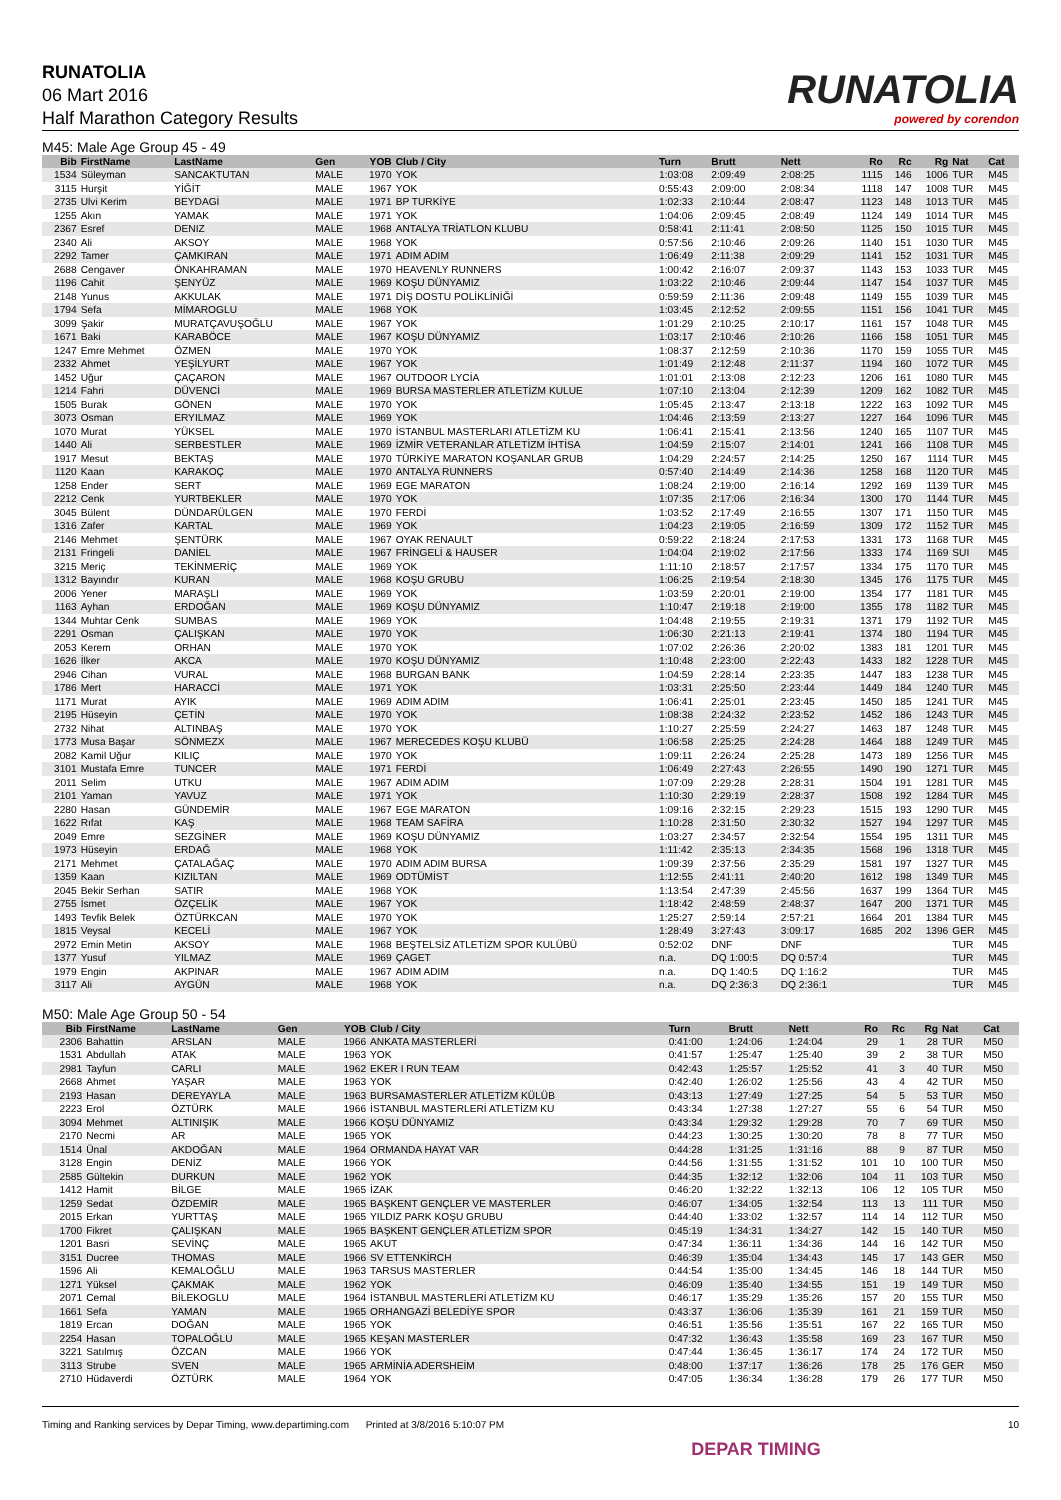RUNATOLIA
06 Mart 2016
Half Marathon Category Results
RUNATOLIA
powered by corendon
M45: Male Age Group 45 - 49
| Bib | FirstName | LastName | Gen | YOB | Club / City | Turn | Brutt | Nett | Ro | Rc | Rg | Nat | Cat |
| --- | --- | --- | --- | --- | --- | --- | --- | --- | --- | --- | --- | --- | --- |
| 1534 | Süleyman | SANCAKTUTAN | MALE | 1970 | YOK | 1:03:08 | 2:09:49 | 2:08:25 | 1115 | 146 | 1006 | TUR | M45 |
| 3115 | Hurşit | YİĞİT | MALE | 1967 | YOK | 0:55:43 | 2:09:00 | 2:08:34 | 1118 | 147 | 1008 | TUR | M45 |
| 2735 | Ulvi Kerim | BEYDAGİ | MALE | 1971 | BP TURKİYE | 1:02:33 | 2:10:44 | 2:08:47 | 1123 | 148 | 1013 | TUR | M45 |
| 1255 | Akın | YAMAK | MALE | 1971 | YOK | 1:04:06 | 2:09:45 | 2:08:49 | 1124 | 149 | 1014 | TUR | M45 |
| 2367 | Esref | DENIZ | MALE | 1968 | ANTALYA TRİATLON KLUBU | 0:58:41 | 2:11:41 | 2:08:50 | 1125 | 150 | 1015 | TUR | M45 |
| 2340 | Ali | AKSOY | MALE | 1968 | YOK | 0:57:56 | 2:10:46 | 2:09:26 | 1140 | 151 | 1030 | TUR | M45 |
| 2292 | Tamer | ÇAMKIRAN | MALE | 1971 | ADIM ADIM | 1:06:49 | 2:11:38 | 2:09:29 | 1141 | 152 | 1031 | TUR | M45 |
| 2688 | Cengaver | ÖNKAHRAMAN | MALE | 1970 | HEAVENLY RUNNERS | 1:00:42 | 2:16:07 | 2:09:37 | 1143 | 153 | 1033 | TUR | M45 |
| 1196 | Cahit | ŞENYÜZ | MALE | 1969 | KOŞU DÜNYAMIZ | 1:03:22 | 2:10:46 | 2:09:44 | 1147 | 154 | 1037 | TUR | M45 |
| 2148 | Yunus | AKKULAK | MALE | 1971 | DİŞ DOSTU POLİKLİNİĞİ | 0:59:59 | 2:11:36 | 2:09:48 | 1149 | 155 | 1039 | TUR | M45 |
| 1794 | Sefa | MİMAROGLU | MALE | 1968 | YOK | 1:03:45 | 2:12:52 | 2:09:55 | 1151 | 156 | 1041 | TUR | M45 |
| 3099 | Şakir | MURATÇAVUŞOĞLU | MALE | 1967 | YOK | 1:01:29 | 2:10:25 | 2:10:17 | 1161 | 157 | 1048 | TUR | M45 |
| 1671 | Baki | KARABÖCE | MALE | 1967 | KOŞU DÜNYAMIZ | 1:03:17 | 2:10:46 | 2:10:26 | 1166 | 158 | 1051 | TUR | M45 |
| 1247 | Emre Mehmet | ÖZMEN | MALE | 1970 | YOK | 1:08:37 | 2:12:59 | 2:10:36 | 1170 | 159 | 1055 | TUR | M45 |
| 2332 | Ahmet | YEŞİLYURT | MALE | 1967 | YOK | 1:01:49 | 2:12:48 | 2:11:37 | 1194 | 160 | 1072 | TUR | M45 |
| 1452 | Uğur | ÇAÇARON | MALE | 1967 | OUTDOOR LYCİA | 1:01:01 | 2:13:08 | 2:12:23 | 1206 | 161 | 1080 | TUR | M45 |
| 1214 | Fahri | DÜVENCİ | MALE | 1969 | BURSA MASTERLER ATLETİZM KULUE | 1:07:10 | 2:13:04 | 2:12:39 | 1209 | 162 | 1082 | TUR | M45 |
| 1505 | Burak | GÖNEN | MALE | 1970 | YOK | 1:05:45 | 2:13:47 | 2:13:18 | 1222 | 163 | 1092 | TUR | M45 |
| 3073 | Osman | ERYILMAZ | MALE | 1969 | YOK | 1:04:46 | 2:13:59 | 2:13:27 | 1227 | 164 | 1096 | TUR | M45 |
| 1070 | Murat | YÜKSEL | MALE | 1970 | İSTANBUL MASTERLARI ATLETİZM KU | 1:06:41 | 2:15:41 | 2:13:56 | 1240 | 165 | 1107 | TUR | M45 |
| 1440 | Ali | SERBESTLER | MALE | 1969 | İZMİR VETERANLAR ATLETİZM İHTİSA | 1:04:59 | 2:15:07 | 2:14:01 | 1241 | 166 | 1108 | TUR | M45 |
| 1917 | Mesut | BEKTAŞ | MALE | 1970 | TÜRKİYE MARATON KOŞANLAR GRUB | 1:04:29 | 2:24:57 | 2:14:25 | 1250 | 167 | 1114 | TUR | M45 |
| 1120 | Kaan | KARAKOÇ | MALE | 1970 | ANTALYA RUNNERS | 0:57:40 | 2:14:49 | 2:14:36 | 1258 | 168 | 1120 | TUR | M45 |
| 1258 | Ender | SERT | MALE | 1969 | EGE MARATON | 1:08:24 | 2:19:00 | 2:16:14 | 1292 | 169 | 1139 | TUR | M45 |
| 2212 | Cenk | YURTBEKLER | MALE | 1970 | YOK | 1:07:35 | 2:17:06 | 2:16:34 | 1300 | 170 | 1144 | TUR | M45 |
| 3045 | Bülent | DÜNDARÜLGEN | MALE | 1970 | FERDİ | 1:03:52 | 2:17:49 | 2:16:55 | 1307 | 171 | 1150 | TUR | M45 |
| 1316 | Zafer | KARTAL | MALE | 1969 | YOK | 1:04:23 | 2:19:05 | 2:16:59 | 1309 | 172 | 1152 | TUR | M45 |
| 2146 | Mehmet | ŞENTÜRK | MALE | 1967 | OYAK RENAULT | 0:59:22 | 2:18:24 | 2:17:53 | 1331 | 173 | 1168 | TUR | M45 |
| 2131 | Fringeli | DANİEL | MALE | 1967 | FRİNGELİ & HAUSER | 1:04:04 | 2:19:02 | 2:17:56 | 1333 | 174 | 1169 | SUI | M45 |
| 3215 | Meriç | TEKİNMERİÇ | MALE | 1969 | YOK | 1:11:10 | 2:18:57 | 2:17:57 | 1334 | 175 | 1170 | TUR | M45 |
| 1312 | Bayındır | KURAN | MALE | 1968 | KOŞU GRUBU | 1:06:25 | 2:19:54 | 2:18:30 | 1345 | 176 | 1175 | TUR | M45 |
| 2006 | Yener | MARAŞLI | MALE | 1969 | YOK | 1:03:59 | 2:20:01 | 2:19:00 | 1354 | 177 | 1181 | TUR | M45 |
| 1163 | Ayhan | ERDOĞAN | MALE | 1969 | KOŞU DÜNYAMIZ | 1:10:47 | 2:19:18 | 2:19:00 | 1355 | 178 | 1182 | TUR | M45 |
| 1344 | Muhtar Cenk | SUMBAS | MALE | 1969 | YOK | 1:04:48 | 2:19:55 | 2:19:31 | 1371 | 179 | 1192 | TUR | M45 |
| 2291 | Osman | ÇALIŞKAN | MALE | 1970 | YOK | 1:06:30 | 2:21:13 | 2:19:41 | 1374 | 180 | 1194 | TUR | M45 |
| 2053 | Kerem | ORHAN | MALE | 1970 | YOK | 1:07:02 | 2:26:36 | 2:20:02 | 1383 | 181 | 1201 | TUR | M45 |
| 1626 | İlker | AKCA | MALE | 1970 | KOŞU DÜNYAMIZ | 1:10:48 | 2:23:00 | 2:22:43 | 1433 | 182 | 1228 | TUR | M45 |
| 2946 | Cihan | VURAL | MALE | 1968 | BURGAN BANK | 1:04:59 | 2:28:14 | 2:23:35 | 1447 | 183 | 1238 | TUR | M45 |
| 1786 | Mert | HARACCİ | MALE | 1971 | YOK | 1:03:31 | 2:25:50 | 2:23:44 | 1449 | 184 | 1240 | TUR | M45 |
| 1171 | Murat | AYIK | MALE | 1969 | ADIM ADIM | 1:06:41 | 2:25:01 | 2:23:45 | 1450 | 185 | 1241 | TUR | M45 |
| 2195 | Hüseyin | ÇETİN | MALE | 1970 | YOK | 1:08:38 | 2:24:32 | 2:23:52 | 1452 | 186 | 1243 | TUR | M45 |
| 2732 | Nihat | ALTINBAŞ | MALE | 1970 | YOK | 1:10:27 | 2:25:59 | 2:24:27 | 1463 | 187 | 1248 | TUR | M45 |
| 1773 | Musa Başar | SÖNMEZX | MALE | 1967 | MERECEDES KOŞU KLUBÜ | 1:06:58 | 2:25:25 | 2:24:28 | 1464 | 188 | 1249 | TUR | M45 |
| 2082 | Kamil Uğur | KILIÇ | MALE | 1970 | YOK | 1:09:11 | 2:26:24 | 2:25:28 | 1473 | 189 | 1256 | TUR | M45 |
| 3101 | Mustafa Emre | TUNCER | MALE | 1971 | FERDİ | 1:06:49 | 2:27:43 | 2:26:55 | 1490 | 190 | 1271 | TUR | M45 |
| 2011 | Selim | UTKU | MALE | 1967 | ADIM ADIM | 1:07:09 | 2:29:28 | 2:28:31 | 1504 | 191 | 1281 | TUR | M45 |
| 2101 | Yaman | YAVUZ | MALE | 1971 | YOK | 1:10:30 | 2:29:19 | 2:28:37 | 1508 | 192 | 1284 | TUR | M45 |
| 2280 | Hasan | GÜNDEMİR | MALE | 1967 | EGE MARATON | 1:09:16 | 2:32:15 | 2:29:23 | 1515 | 193 | 1290 | TUR | M45 |
| 1622 | Rıfat | KAŞ | MALE | 1968 | TEAM SAFİRA | 1:10:28 | 2:31:50 | 2:30:32 | 1527 | 194 | 1297 | TUR | M45 |
| 2049 | Emre | SEZGİNER | MALE | 1969 | KOŞU DÜNYAMIZ | 1:03:27 | 2:34:57 | 2:32:54 | 1554 | 195 | 1311 | TUR | M45 |
| 1973 | Hüseyin | ERDAĞ | MALE | 1968 | YOK | 1:11:42 | 2:35:13 | 2:34:35 | 1568 | 196 | 1318 | TUR | M45 |
| 2171 | Mehmet | ÇATALAĞAÇ | MALE | 1970 | ADIM ADIM BURSA | 1:09:39 | 2:37:56 | 2:35:29 | 1581 | 197 | 1327 | TUR | M45 |
| 1359 | Kaan | KIZILTAN | MALE | 1969 | ODTÜMİST | 1:12:55 | 2:41:11 | 2:40:20 | 1612 | 198 | 1349 | TUR | M45 |
| 2045 | Bekir Serhan | SATIR | MALE | 1968 | YOK | 1:13:54 | 2:47:39 | 2:45:56 | 1637 | 199 | 1364 | TUR | M45 |
| 2755 | İsmet | ÖZÇELİK | MALE | 1967 | YOK | 1:18:42 | 2:48:59 | 2:48:37 | 1647 | 200 | 1371 | TUR | M45 |
| 1493 | Tevfik Belek | ÖZTÜRKCAN | MALE | 1970 | YOK | 1:25:27 | 2:59:14 | 2:57:21 | 1664 | 201 | 1384 | TUR | M45 |
| 1815 | Veysal | KECELİ | MALE | 1967 | YOK | 1:28:49 | 3:27:43 | 3:09:17 | 1685 | 202 | 1396 | GER | M45 |
| 2972 | Emin Metin | AKSOY | MALE | 1968 | BEŞTELSİZ ATLETİZM SPOR KULÜBÜ | 0:52:02 | DNF | DNF | | | | TUR | M45 |
| 1377 | Yusuf | YILMAZ | MALE | 1969 | ÇAGET | n.a. | DQ 1:00:5 | DQ 0:57:4 | | | | TUR | M45 |
| 1979 | Engin | AKPINAR | MALE | 1967 | ADIM ADIM | n.a. | DQ 1:40:5 | DQ 1:16:2 | | | | TUR | M45 |
| 3117 | Ali | AYGÜN | MALE | 1968 | YOK | n.a. | DQ 2:36:3 | DQ 2:36:1 | | | | TUR | M45 |
M50: Male Age Group 50 - 54
| Bib | FirstName | LastName | Gen | YOB | Club / City | Turn | Brutt | Nett | Ro | Rc | Rg | Nat | Cat |
| --- | --- | --- | --- | --- | --- | --- | --- | --- | --- | --- | --- | --- | --- |
| 2306 | Bahattin | ARSLAN | MALE | 1966 | ANKATA MASTERLERİ | 0:41:00 | 1:24:06 | 1:24:04 | 29 | 1 | 28 | TUR | M50 |
| 1531 | Abdullah | ATAK | MALE | 1963 | YOK | 0:41:57 | 1:25:47 | 1:25:40 | 39 | 2 | 38 | TUR | M50 |
| 2981 | Tayfun | CARLI | MALE | 1962 | EKER I RUN TEAM | 0:42:43 | 1:25:57 | 1:25:52 | 41 | 3 | 40 | TUR | M50 |
| 2668 | Ahmet | YAŞAR | MALE | 1963 | YOK | 0:42:40 | 1:26:02 | 1:25:56 | 43 | 4 | 42 | TUR | M50 |
| 2193 | Hasan | DEREYAYLA | MALE | 1963 | BURSAMASTERLER ATLETİZM KÜLÜB | 0:43:13 | 1:27:49 | 1:27:25 | 54 | 5 | 53 | TUR | M50 |
| 2223 | Erol | ÖZTÜRK | MALE | 1966 | İSTANBUL MASTERLERİ ATLETİZM KU | 0:43:34 | 1:27:38 | 1:27:27 | 55 | 6 | 54 | TUR | M50 |
| 3094 | Mehmet | ALTINIŞIK | MALE | 1966 | KOŞU DÜNYAMIZ | 0:43:34 | 1:29:32 | 1:29:28 | 70 | 7 | 69 | TUR | M50 |
| 2170 | Necmi | AR | MALE | 1965 | YOK | 0:44:23 | 1:30:25 | 1:30:20 | 78 | 8 | 77 | TUR | M50 |
| 1514 | Ünal | AKDOĞAN | MALE | 1964 | ORMANDA HAYAT VAR | 0:44:28 | 1:31:25 | 1:31:16 | 88 | 9 | 87 | TUR | M50 |
| 3128 | Engin | DENİZ | MALE | 1966 | YOK | 0:44:56 | 1:31:55 | 1:31:52 | 101 | 10 | 100 | TUR | M50 |
| 2585 | Gültekin | DURKUN | MALE | 1962 | YOK | 0:44:35 | 1:32:12 | 1:32:06 | 104 | 11 | 103 | TUR | M50 |
| 1412 | Hamit | BİLGE | MALE | 1965 | İZAK | 0:46:20 | 1:32:22 | 1:32:13 | 106 | 12 | 105 | TUR | M50 |
| 1259 | Sedat | ÖZDEMİR | MALE | 1965 | BAŞKENT GENÇLER VE MASTERLER | 0:46:07 | 1:34:05 | 1:32:54 | 113 | 13 | 111 | TUR | M50 |
| 2015 | Erkan | YURTTAŞ | MALE | 1965 | YILDIZ PARK KOŞU GRUBU | 0:44:40 | 1:33:02 | 1:32:57 | 114 | 14 | 112 | TUR | M50 |
| 1700 | Fikret | ÇALIŞKAN | MALE | 1965 | BAŞKENT GENÇLER ATLETİZM SPOR | 0:45:19 | 1:34:31 | 1:34:27 | 142 | 15 | 140 | TUR | M50 |
| 1201 | Basri | SEVİNÇ | MALE | 1965 | AKUT | 0:47:34 | 1:36:11 | 1:34:36 | 144 | 16 | 142 | TUR | M50 |
| 3151 | Ducree | THOMAS | MALE | 1966 | SV ETTENKİRCH | 0:46:39 | 1:35:04 | 1:34:43 | 145 | 17 | 143 | GER | M50 |
| 1596 | Ali | KEMALOĞLU | MALE | 1963 | TARSUS MASTERLER | 0:44:54 | 1:35:00 | 1:34:45 | 146 | 18 | 144 | TUR | M50 |
| 1271 | Yüksel | ÇAKMAK | MALE | 1962 | YOK | 0:46:09 | 1:35:40 | 1:34:55 | 151 | 19 | 149 | TUR | M50 |
| 2071 | Cemal | BİLEKOGLU | MALE | 1964 | İSTANBUL MASTERLERİ ATLETİZM KU | 0:46:17 | 1:35:29 | 1:35:26 | 157 | 20 | 155 | TUR | M50 |
| 1661 | Sefa | YAMAN | MALE | 1965 | ORHANGAZİ BELEDİYE SPOR | 0:43:37 | 1:36:06 | 1:35:39 | 161 | 21 | 159 | TUR | M50 |
| 1819 | Ercan | DOĞAN | MALE | 1965 | YOK | 0:46:51 | 1:35:56 | 1:35:51 | 167 | 22 | 165 | TUR | M50 |
| 2254 | Hasan | TOPALOĞLU | MALE | 1965 | KEŞAN MASTERLER | 0:47:32 | 1:36:43 | 1:35:58 | 169 | 23 | 167 | TUR | M50 |
| 3221 | Satılmış | ÖZCAN | MALE | 1966 | YOK | 0:47:44 | 1:36:45 | 1:36:17 | 174 | 24 | 172 | TUR | M50 |
| 3113 | Strube | SVEN | MALE | 1965 | ARMİNİA ADERSHEİM | 0:48:00 | 1:37:17 | 1:36:26 | 178 | 25 | 176 | GER | M50 |
| 2710 | Hüdaverdi | ÖZTÜRK | MALE | 1964 | YOK | 0:47:05 | 1:36:34 | 1:36:28 | 179 | 26 | 177 | TUR | M50 |
Timing and Ranking services by Depar Timing, www.departiming.com Printed at 3/8/2016 5:10:07 PM DEPAR TIMING 10